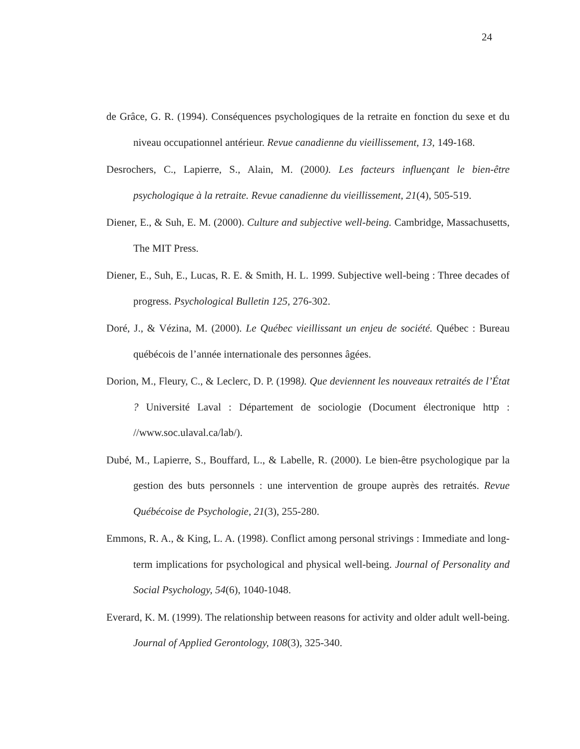24
de Grâce, G. R. (1994). Conséquences psychologiques de la retraite en fonction du sexe et du niveau occupationnel antérieur. Revue canadienne du vieillissement, 13, 149-168.
Desrochers, C., Lapierre, S., Alain, M. (2000). Les facteurs influençant le bien-être psychologique à la retraite. Revue canadienne du vieillissement, 21(4), 505-519.
Diener, E., & Suh, E. M. (2000). Culture and subjective well-being. Cambridge, Massachusetts, The MIT Press.
Diener, E., Suh, E., Lucas, R. E. & Smith, H. L. 1999. Subjective well-being : Three decades of progress. Psychological Bulletin 125, 276-302.
Doré, J., & Vézina, M. (2000). Le Québec vieillissant un enjeu de société. Québec : Bureau québécois de l’année internationale des personnes âgées.
Dorion, M., Fleury, C., & Leclerc, D. P. (1998). Que deviennent les nouveaux retraités de l’État ? Université Laval : Département de sociologie (Document électronique http : //www.soc.ulaval.ca/lab/).
Dubé, M., Lapierre, S., Bouffard, L., & Labelle, R. (2000). Le bien-être psychologique par la gestion des buts personnels : une intervention de groupe auprès des retraités. Revue Québécoise de Psychologie, 21(3), 255-280.
Emmons, R. A., & King, L. A. (1998). Conflict among personal strivings : Immediate and long-term implications for psychological and physical well-being. Journal of Personality and Social Psychology, 54(6), 1040-1048.
Everard, K. M. (1999). The relationship between reasons for activity and older adult well-being. Journal of Applied Gerontology, 108(3), 325-340.